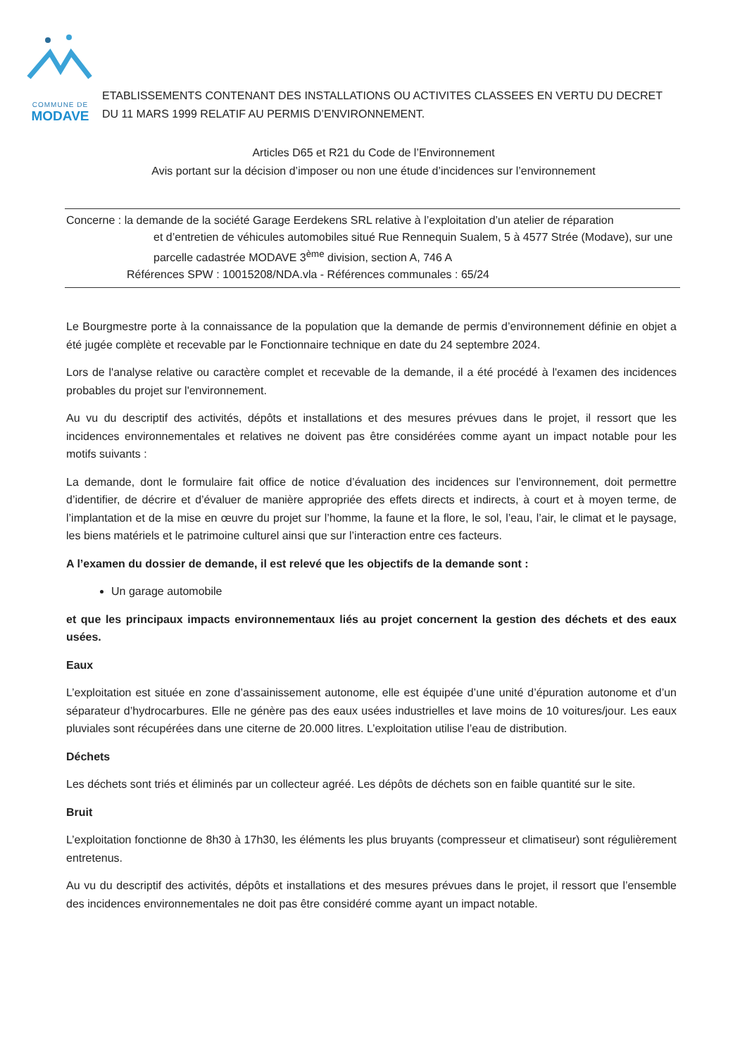COMMUNE DE
MODAVE
ETABLISSEMENTS CONTENANT DES INSTALLATIONS OU ACTIVITES CLASSEES EN VERTU DU DECRET DU 11 MARS 1999 RELATIF AU PERMIS D’ENVIRONNEMENT.
Articles D65 et R21 du Code de l’Environnement
Avis portant sur la décision d’imposer ou non une étude d’incidences sur l’environnement
Concerne : la demande de la société Garage Eerdekens SRL relative à l’exploitation d’un atelier de réparation
et d’entretien de véhicules automobiles situé Rue Rennequin Sualem, 5 à 4577 Strée (Modave), sur une parcelle cadastrée MODAVE 3<sup>ème</sup> division, section A, 746 A
Références SPW : 10015208/NDA.vla - Références communales : 65/24
Le Bourgmestre porte à la connaissance de la population que la demande de permis d’environnement définie en objet a été jugée complète et recevable par le Fonctionnaire technique en date du 24 septembre 2024.
Lors de l'analyse relative ou caractère complet et recevable de la demande, il a été procédé à l'examen des incidences probables du projet sur l'environnement.
Au vu du descriptif des activités, dépôts et installations et des mesures prévues dans le projet, il ressort que les incidences environnementales et relatives ne doivent pas être considérées comme ayant un impact notable pour les motifs suivants :
La demande, dont le formulaire fait office de notice d’évaluation des incidences sur l’environnement, doit permettre d’identifier, de décrire et d’évaluer de manière appropriée des effets directs et indirects, à court et à moyen terme, de l’implantation et de la mise en œuvre du projet sur l’homme, la faune et la flore, le sol, l’eau, l’air, le climat et le paysage, les biens matériels et le patrimoine culturel ainsi que sur l’interaction entre ces facteurs.
A l’examen du dossier de demande, il est relevé que les objectifs de la demande sont :
Un garage automobile
et que les principaux impacts environnementaux liés au projet concernent la gestion des déchets et des eaux usées.
Eaux
L’exploitation est située en zone d’assainissement autonome, elle est équipée d’une unité d’épuration autonome et d’un séparateur d’hydrocarbures. Elle ne génère pas des eaux usées industrielles et lave moins de 10 voitures/jour. Les eaux pluviales sont récupérées dans une citerne de 20.000 litres. L’exploitation utilise l’eau de distribution.
Déchets
Les déchets sont triés et éliminés par un collecteur agréé. Les dépôts de déchets son en faible quantité sur le site.
Bruit
L’exploitation fonctionne de 8h30 à 17h30, les éléments les plus bruyants (compresseur et climatiseur) sont régulièrement entretenus.
Au vu du descriptif des activités, dépôts et installations et des mesures prévues dans le projet, il ressort que l’ensemble des incidences environnementales ne doit pas être considéré comme ayant un impact notable.